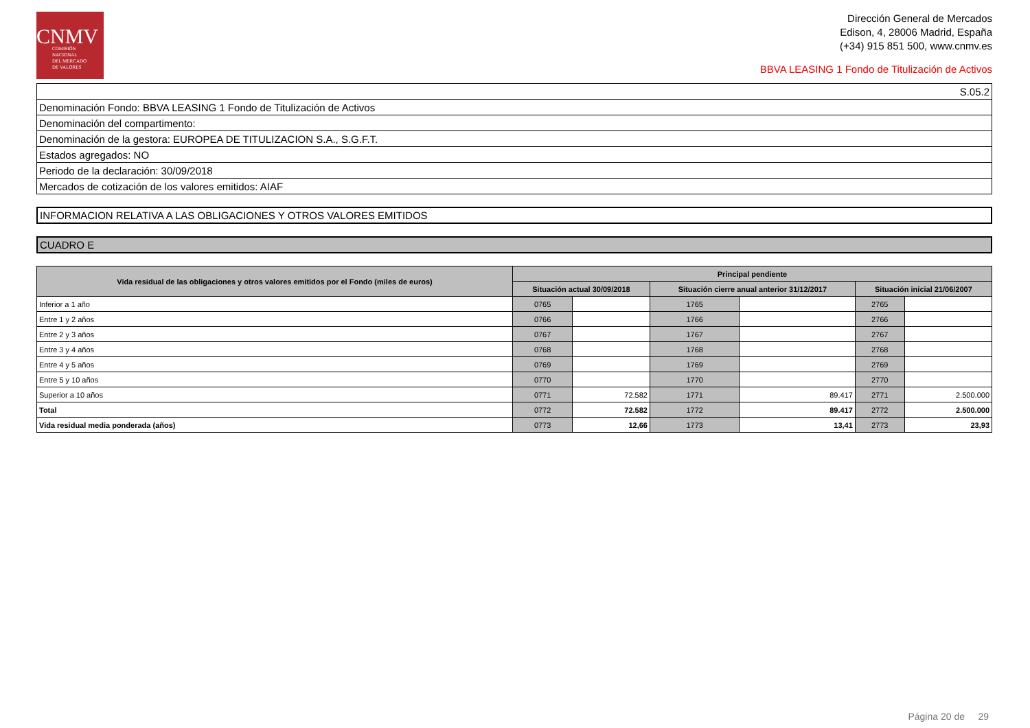CNMV
COMISIÓN
NACIONAL
DEL MERCADO
DE VALORES
Dirección General de Mercados
Edison, 4, 28006 Madrid, España
(+34) 915 851 500, www.cnmv.es
BBVA LEASING 1 Fondo de Titulización de Activos
| S.05.2 |
| Denominación Fondo: BBVA LEASING 1 Fondo de Titulización de Activos |
| Denominación del compartimento: |
| Denominación de la gestora: EUROPEA DE TITULIZACION S.A., S.G.F.T. |
| Estados agregados: NO |
| Periodo de la declaración: 30/09/2018 |
| Mercados de cotización de los valores emitidos: AIAF |
INFORMACION RELATIVA A LAS OBLIGACIONES Y OTROS VALORES EMITIDOS
CUADRO E
| Vida residual de las obligaciones y otros valores emitidos por el Fondo (miles de euros) | Principal pendiente | | | | | |
| --- | --- | --- | --- | --- | --- | --- |
| | Situación actual 30/09/2018 | | Situación cierre anual anterior 31/12/2017 | | Situación inicial 21/06/2007 | |
| Inferior a 1 año | 0765 | | 1765 | | 2765 | |
| Entre 1 y 2 años | 0766 | | 1766 | | 2766 | |
| Entre 2 y 3 años | 0767 | | 1767 | | 2767 | |
| Entre 3 y 4 años | 0768 | | 1768 | | 2768 | |
| Entre 4 y 5 años | 0769 | | 1769 | | 2769 | |
| Entre 5 y 10 años | 0770 | | 1770 | | 2770 | |
| Superior a 10 años | 0771 | 72.582 | 1771 | 89.417 | 2771 | 2.500.000 |
| Total | 0772 | 72.582 | 1772 | 89.417 | 2772 | 2.500.000 |
| Vida residual media ponderada (años) | 0773 | 12,66 | 1773 | 13,41 | 2773 | 23,93 |
Página 20 de 29